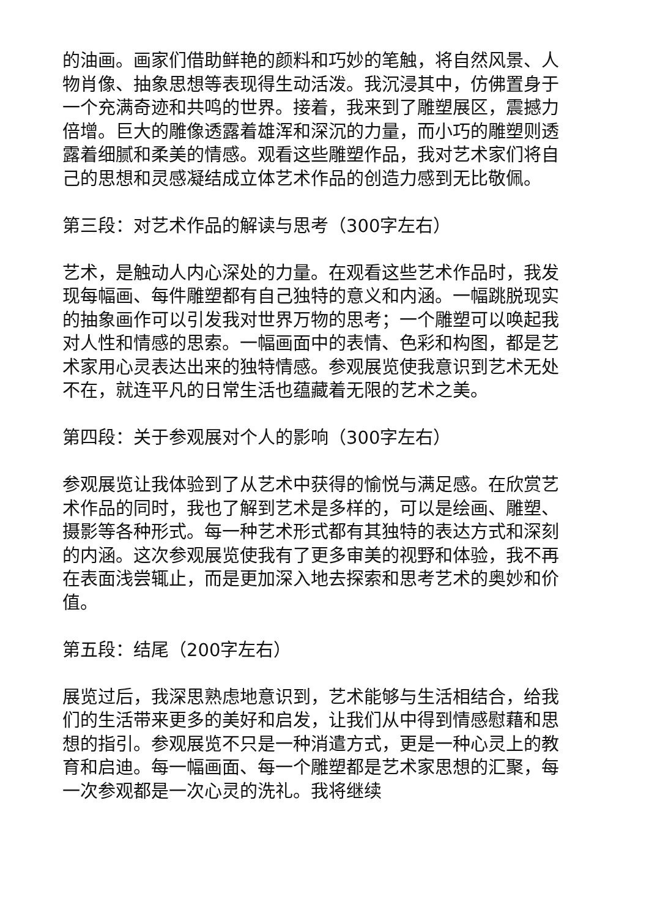的油画。画家们借助鲜艳的颜料和巧妙的笔触，将自然风景、人物肖像、抽象思想等表现得生动活泼。我沉浸其中，仿佛置身于一个充满奇迹和共鸣的世界。接着，我来到了雕塑展区，震撼力倍增。巨大的雕像透露着雄浑和深沉的力量，而小巧的雕塑则透露着细腻和柔美的情感。观看这些雕塑作品，我对艺术家们将自己的思想和灵感凝结成立体艺术作品的创造力感到无比敬佩。
第三段：对艺术作品的解读与思考（300字左右）
艺术，是触动人内心深处的力量。在观看这些艺术作品时，我发现每幅画、每件雕塑都有自己独特的意义和内涵。一幅跳脱现实的抽象画作可以引发我对世界万物的思考；一个雕塑可以唤起我对人性和情感的思索。一幅画面中的表情、色彩和构图，都是艺术家用心灵表达出来的独特情感。参观展览使我意识到艺术无处不在，就连平凡的日常生活也蕴藏着无限的艺术之美。
第四段：关于参观展对个人的影响（300字左右）
参观展览让我体验到了从艺术中获得的愉悦与满足感。在欣赏艺术作品的同时，我也了解到艺术是多样的，可以是绘画、雕塑、摄影等各种形式。每一种艺术形式都有其独特的表达方式和深刻的内涵。这次参观展览使我有了更多审美的视野和体验，我不再在表面浅尝辄止，而是更加深入地去探索和思考艺术的奥妙和价值。
第五段：结尾（200字左右）
展览过后，我深思熟虑地意识到，艺术能够与生活相结合，给我们的生活带来更多的美好和启发，让我们从中得到情感慰藉和思想的指引。参观展览不只是一种消遣方式，更是一种心灵上的教育和启迪。每一幅画面、每一个雕塑都是艺术家思想的汇聚，每一次参观都是一次心灵的洗礼。我将继续